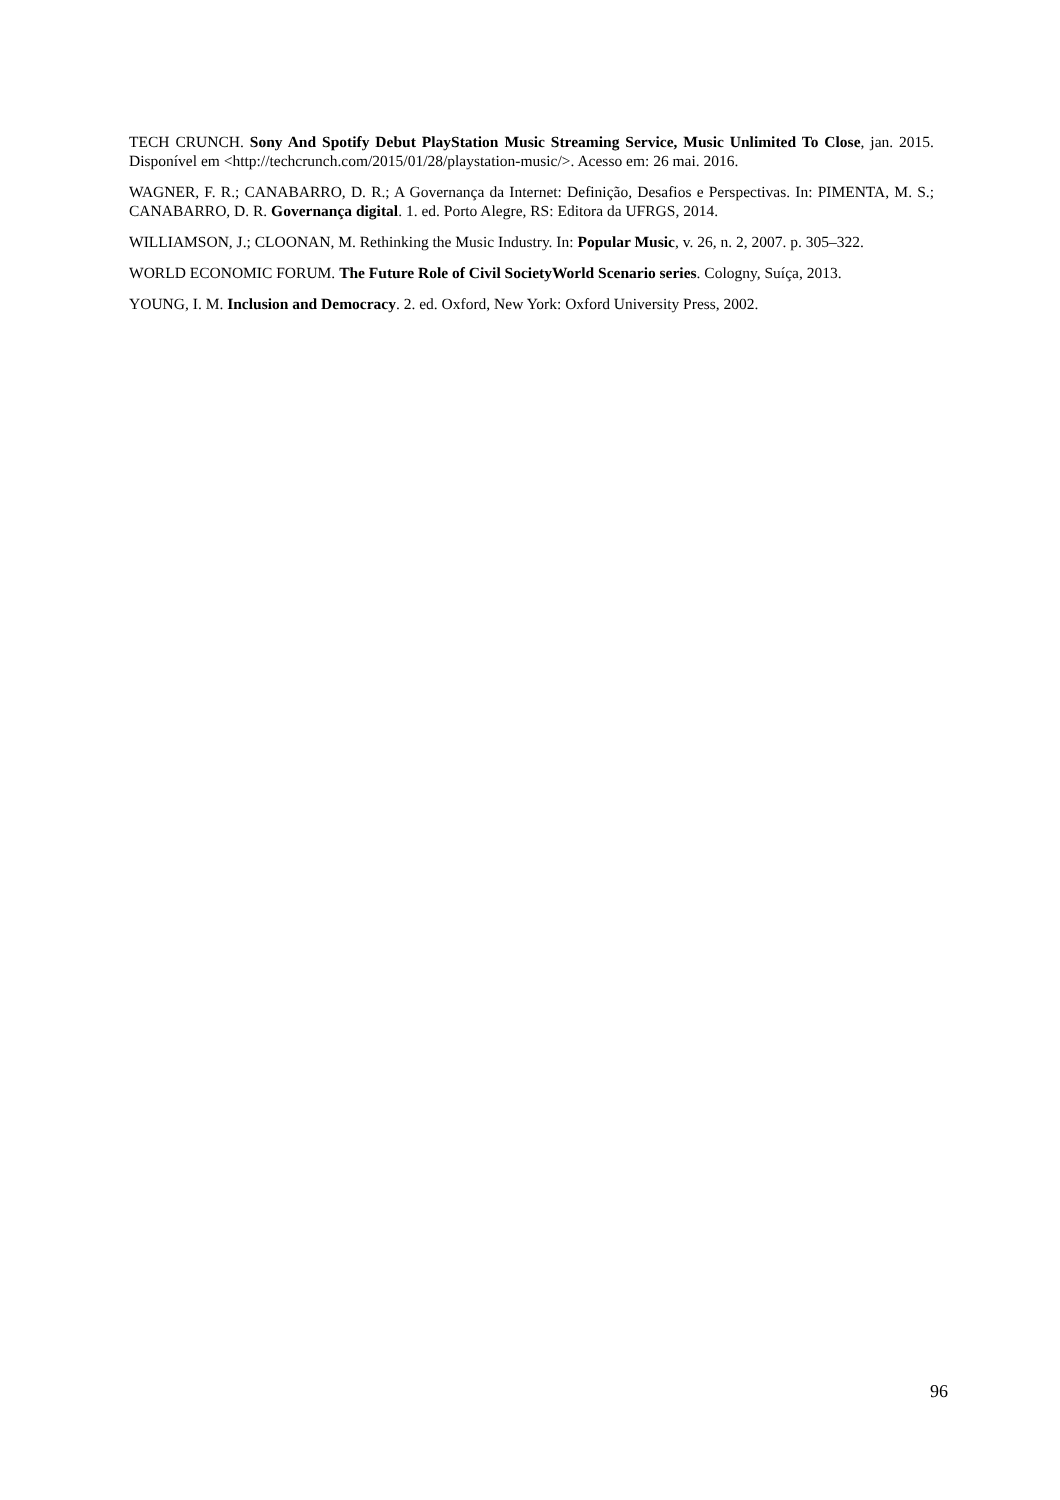TECH CRUNCH. Sony And Spotify Debut PlayStation Music Streaming Service, Music Unlimited To Close, jan. 2015. Disponível em <http://techcrunch.com/2015/01/28/playstation-music/>. Acesso em: 26 mai. 2016.
WAGNER, F. R.; CANABARRO, D. R.; A Governança da Internet: Definição, Desafios e Perspectivas. In: PIMENTA, M. S.; CANABARRO, D. R. Governança digital. 1. ed. Porto Alegre, RS: Editora da UFRGS, 2014.
WILLIAMSON, J.; CLOONAN, M. Rethinking the Music Industry. In: Popular Music, v. 26, n. 2, 2007. p. 305–322.
WORLD ECONOMIC FORUM. The Future Role of Civil SocietyWorld Scenario series. Cologny, Suíça, 2013.
YOUNG, I. M. Inclusion and Democracy. 2. ed. Oxford, New York: Oxford University Press, 2002.
96